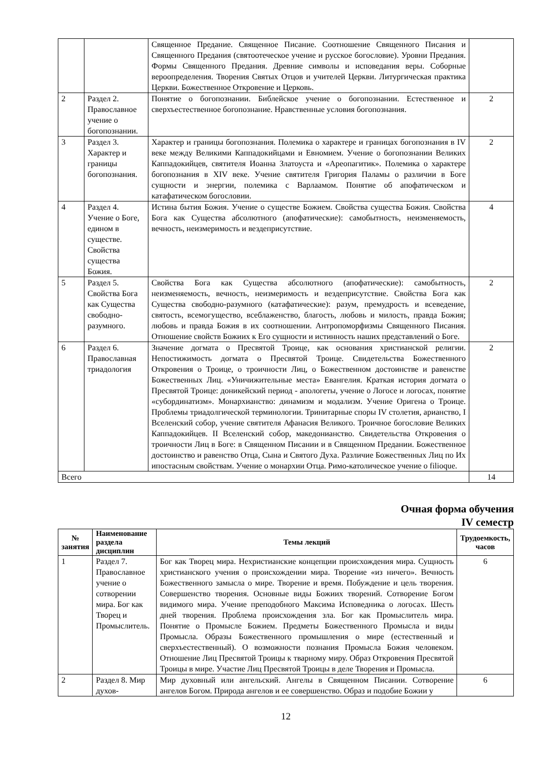| | | Священное Предание. Священное Писание. Соотношение Священного Писания и Священного Предания (святоотеческое учение и русское богословие). Уровни Предания. Формы Священного Предания. Древние символы и исповедания веры. Соборные вероопределения. Творения Святых Отцов и учителей Церкви. Литургическая практика Церкви. Божественное Откровение и Церковь. | |
| 2 | Раздел 2. Православное учение о богопознании. | Понятие о богопознании. Библейское учение о богопознании. Естественное и сверхъестественное богопознание. Нравственные условия богопознания. | 2 |
| 3 | Раздел 3. Характер и границы богопознания. | Характер и границы богопознания. Полемика о характере и границах богопознания в IV веке между Великими Каппадокийцами и Евномием. Учение о богопознании Великих Каппадокийцев, святителя Иоанна Златоуста и «Ареопагитик». Полемика о характере богопознания в XIV веке. Учение святителя Григория Паламы о различии в Боге сущности и энергии, полемика с Варлаамом. Понятие об апофатическом и катафатическом богословии. | 2 |
| 4 | Раздел 4. Учение о Боге, едином в существе. Свойства существа Божия. | Истина бытия Божия. Учение о существе Божием. Свойства существа Божия. Свойства Бога как Существа абсолютного (апофатические): самобытность, неизменяемость, вечность, неизмеримость и вездеприсутствие. | 4 |
| 5 | Раздел 5. Свойства Бога как Существа свободно-разумного. | Свойства Бога как Существа абсолютного (апофатические): самобытность, неизменяемость, вечность, неизмеримость и вездеприсутствие. Свойства Бога как Существа свободно-разумного (катафатические): разум, премудрость и всеведение, святость, всемогущество, всеблаженство, благость, любовь и милость, правда Божия; любовь и правда Божия в их соотношении. Антропоморфизмы Священного Писания. Отношение свойств Божиих к Его сущности и истинность наших представлений о Боге. | 2 |
| 6 | Раздел 6. Православная триадология | Значение догмата о Пресвятой Троице, как основания христианской религии. Непостижимость догмата о Пресвятой Троице. Свидетельства Божественного Откровения о Троице, о троичности Лиц, о Божественном достоинстве и равенстве Божественных Лиц. «Уничижительные места» Евангелия. Краткая история догмата о Пресвятой Троице: доникейский период - апологеты, учение о Логосе и логосах, понятие «субординатизм». Монархианство: динамизм и модализм. Учение Оригена о Троице. Проблемы триадолгической терминологии. Тринитарные споры IV столетия, арианство, I Вселенский собор, учение святителя Афанасия Великого. Троичное богословие Великих Каппадокийцев. II Вселенский собор, македонианство. Свидетельства Откровения о троичности Лиц в Боге: в Священном Писании и в Священном Предании. Божественное достоинство и равенство Отца, Сына и Святого Духа. Различие Божественных Лиц по Их ипостасным свойствам. Учение о монархии Отца. Римо-католическое учение о filioque. | 2 |
| Всего | | | 14 |
Очная форма обучения
IV семестр
| № занятия | Наименование раздела дисциплин | Темы лекций | Трудоемкость, часов |
| --- | --- | --- | --- |
| 1 | Раздел 7. Православное учение о сотворении мира. Бог как Творец и Промыслитель. | Бог как Творец мира. Нехристианские концепции происхождения мира. Сущность христианского учения о происхождении мира. Творение «из ничего». Вечность Божественного замысла о мире. Творение и время. Побуждение и цель творения. Совершенство творения. Основные виды Божиих творений. Сотворение Богом видимого мира. Учение преподобного Максима Исповедника о логосах. Шесть дней творения. Проблема происхождения зла. Бог как Промыслитель мира. Понятие о Промысле Божием. Предметы Божественного Промысла и виды Промысла. Образы Божественного промышления о мире (естественный и сверхъестественный). О возможности познания Промысла Божия человеком. Отношение Лиц Пресвятой Троицы к тварному миру. Образ Откровения Пресвятой Троицы в мире. Участие Лиц Пресвятой Троицы в деле Творения и Промысла. | 6 |
| 2 | Раздел 8. Мир духов- | Мир духовный или ангельский. Ангелы в Священном Писании. Сотворение ангелов Богом. Природа ангелов и ее совершенство. Образ и подобие Божии у | 6 |
12